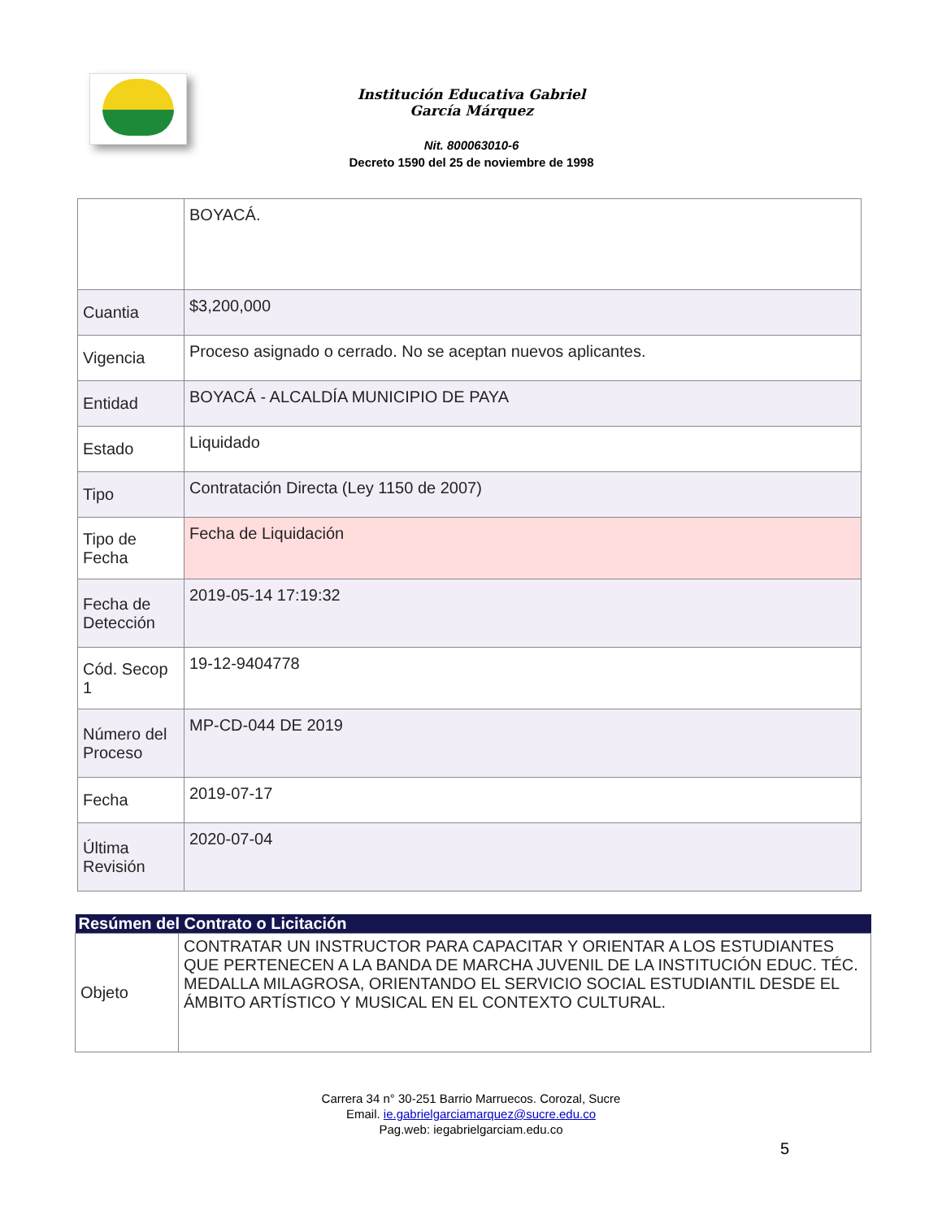Institución Educativa Gabriel García Márquez
Nit. 800063010-6
Decreto 1590 del 25 de noviembre de 1998
| | BOYACÁ. |
| Cuantia | $3,200,000 |
| Vigencia | Proceso asignado o cerrado. No se aceptan nuevos aplicantes. |
| Entidad | BOYACÁ - ALCALDÍA MUNICIPIO DE PAYA |
| Estado | Liquidado |
| Tipo | Contratación Directa (Ley 1150 de 2007) |
| Tipo de Fecha | Fecha de Liquidación |
| Fecha de Detección | 2019-05-14 17:19:32 |
| Cód. Secop 1 | 19-12-9404778 |
| Número del Proceso | MP-CD-044 DE 2019 |
| Fecha | 2019-07-17 |
| Última Revisión | 2020-07-04 |
| Resúmen del Contrato o Licitación | |
| --- | --- |
| Objeto | CONTRATAR UN INSTRUCTOR PARA CAPACITAR Y ORIENTAR A LOS ESTUDIANTES QUE PERTENECEN A LA BANDA DE MARCHA JUVENIL DE LA INSTITUCIÓN EDUC. TÉC. MEDALLA MILAGROSA, ORIENTANDO EL SERVICIO SOCIAL ESTUDIANTIL DESDE EL ÁMBITO ARTÍSTICO Y MUSICAL EN EL CONTEXTO CULTURAL. |
Carrera 34 n° 30-251 Barrio Marruecos. Corozal, Sucre
Email. ie.gabrielgarciamarquez@sucre.edu.co
Pag.web: iegabrielgarciam.edu.co
5